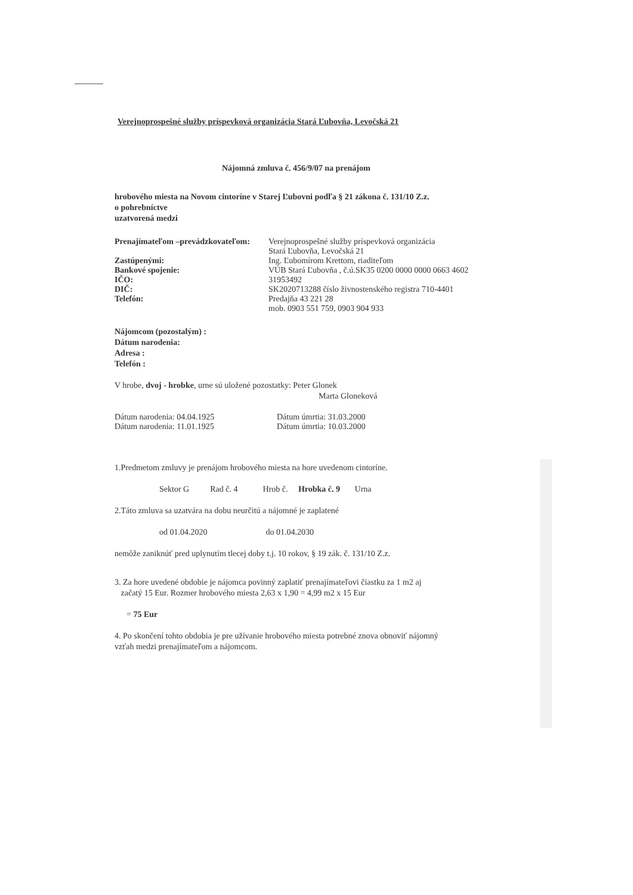Verejnoprospešné služby príspevková organizácia Stará Ľubovňa, Levočská 21
Nájomná zmluva č. 456/9/07 na prenájom
hrobového miesta na Novom cintoríne v Starej Ľubovni podľa § 21 zákona č. 131/10 Z.z.
o pohrebníctve
uzatvorená medzi
Prenajímateľom –prevádzkovateľom: Verejnoprospešné služby príspevková organizácia
Stará Ľubovňa, Levočská 21
Zastúpenými: Ing. Ľubomírom Krettom, riaditeľom
Bankové spojenie: VÚB Stará Ľubovňa , č.ú.SK35 0200 0000 0000 0663 4602
IČO: 31953492
DIČ: SK2020713288 číslo živnostenského registra 710-4401
Telefón: Predajňa 43 221 28
mob. 0903 551 759, 0903 904 933
Nájomcom (pozostalým) :
Dátum narodenia:
Adresa :
Telefón :
V hrobe, dvoj - hrobke, urne sú uložené pozostatky: Peter Glonek
Marta Gloneková
Dátum narodenia: 04.04.1925 Dátum úmrtia: 31.03.2000
Dátum narodenia: 11.01.1925 Dátum úmrtia: 10.03.2000
1.Predmetom zmluvy je prenájom hrobového miesta na hore uvedenom cintoríne.
Sektor G Rad č. 4 Hrob č. Hrobka č. 9 Urna
2.Táto zmluva sa uzatvára na dobu neurčitú a nájomné je zaplatené
od 01.04.2020 do 01.04.2030
nemôže zaniknúť pred uplynutím tlecej doby t.j. 10 rokov, § 19 zák. č. 131/10 Z.z.
3. Za hore uvedené obdobie je nájomca povinný zaplatiť prenajímateľovi čiastku za 1 m2 aj
začatý 15 Eur. Rozmer hrobového miesta 2,63 x 1,90 = 4,99 m2 x 15 Eur
= 75 Eur
4. Po skončení tohto obdobia je pre užívanie hrobového miesta potrebné znova obnoviť nájomný
vzťah medzi prenajímateľom a nájomcom.